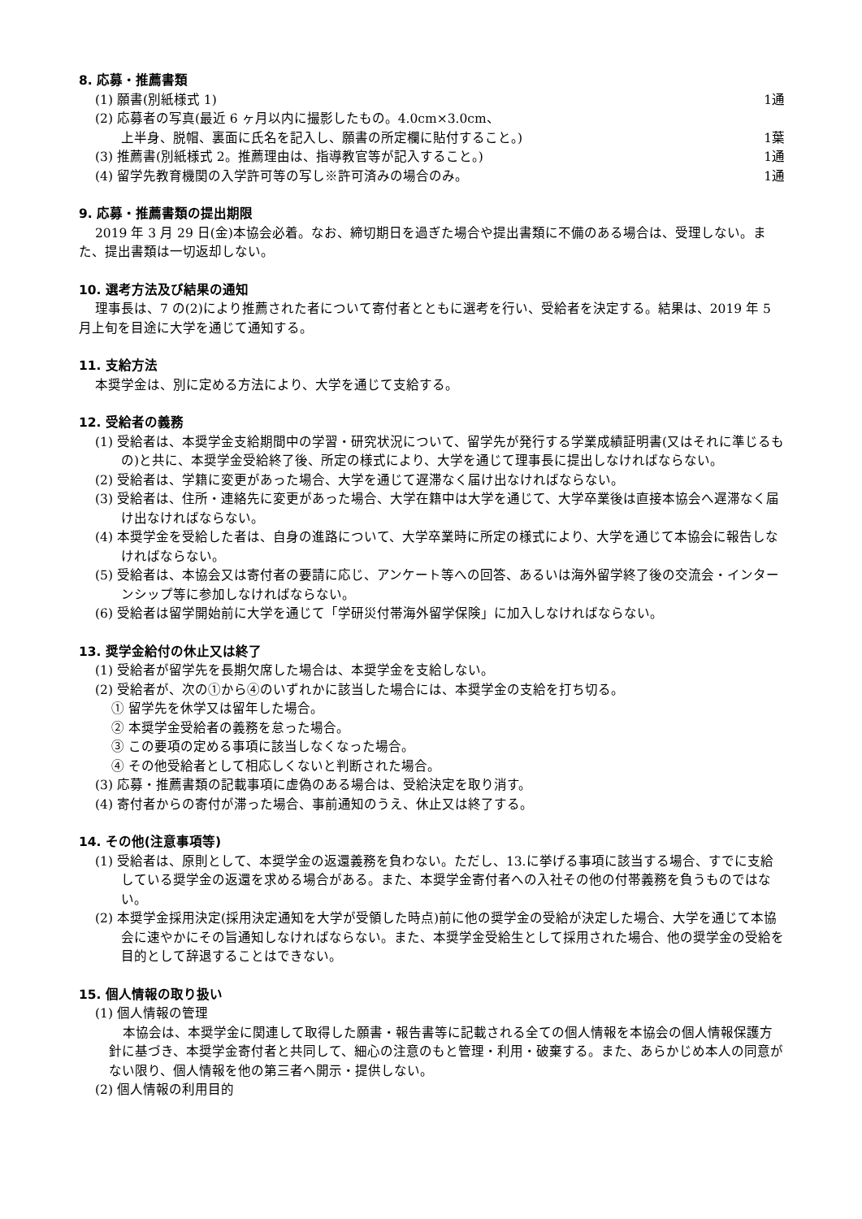8. 応募・推薦書類
(1) 願書(別紙様式 1) 1通
(2) 応募者の写真(最近 6 ヶ月以内に撮影したもの。4.0cm×3.0cm、
上半身、脱帽、裏面に氏名を記入し、願書の所定欄に貼付すること。) 1葉
(3) 推薦書(別紙様式 2。推薦理由は、指導教官等が記入すること。) 1通
(4) 留学先教育機関の入学許可等の写し※許可済みの場合のみ。 1通
9. 応募・推薦書類の提出期限
2019 年 3 月 29 日(金)本協会必着。なお、締切期日を過ぎた場合や提出書類に不備のある場合は、受理しない。また、提出書類は一切返却しない。
10. 選考方法及び結果の通知
理事長は、7 の(2)により推薦された者について寄付者とともに選考を行い、受給者を決定する。結果は、2019 年 5 月上旬を目途に大学を通じて通知する。
11. 支給方法
本奨学金は、別に定める方法により、大学を通じて支給する。
12. 受給者の義務
(1) 受給者は、本奨学金支給期間中の学習・研究状況について、留学先が発行する学業成績証明書(又はそれに準じるもの)と共に、本奨学金受給終了後、所定の様式により、大学を通じて理事長に提出しなければならない。
(2) 受給者は、学籍に変更があった場合、大学を通じて遅滞なく届け出なければならない。
(3) 受給者は、住所・連絡先に変更があった場合、大学在籍中は大学を通じて、大学卒業後は直接本協会へ遅滞なく届け出なければならない。
(4) 本奨学金を受給した者は、自身の進路について、大学卒業時に所定の様式により、大学を通じて本協会に報告しなければならない。
(5) 受給者は、本協会又は寄付者の要請に応じ、アンケート等への回答、あるいは海外留学終了後の交流会・インターンシップ等に参加しなければならない。
(6) 受給者は留学開始前に大学を通じて「学研災付帯海外留学保険」に加入しなければならない。
13. 奨学金給付の休止又は終了
(1) 受給者が留学先を長期欠席した場合は、本奨学金を支給しない。
(2) 受給者が、次の①から④のいずれかに該当した場合には、本奨学金の支給を打ち切る。
① 留学先を休学又は留年した場合。
② 本奨学金受給者の義務を怠った場合。
③ この要項の定める事項に該当しなくなった場合。
④ その他受給者として相応しくないと判断された場合。
(3) 応募・推薦書類の記載事項に虚偽のある場合は、受給決定を取り消す。
(4) 寄付者からの寄付が滞った場合、事前通知のうえ、休止又は終了する。
14. その他(注意事項等)
(1) 受給者は、原則として、本奨学金の返還義務を負わない。ただし、13.に挙げる事項に該当する場合、すでに支給している奨学金の返還を求める場合がある。また、本奨学金寄付者への入社その他の付帯義務を負うものではない。
(2) 本奨学金採用決定(採用決定通知を大学が受領した時点)前に他の奨学金の受給が決定した場合、大学を通じて本協会に速やかにその旨通知しなければならない。また、本奨学金受給生として採用された場合、他の奨学金の受給を目的として辞退することはできない。
15. 個人情報の取り扱い
(1) 個人情報の管理
本協会は、本奨学金に関連して取得した願書・報告書等に記載される全ての個人情報を本協会の個人情報保護方針に基づき、本奨学金寄付者と共同して、細心の注意のもと管理・利用・破棄する。また、あらかじめ本人の同意がない限り、個人情報を他の第三者へ開示・提供しない。
(2) 個人情報の利用目的